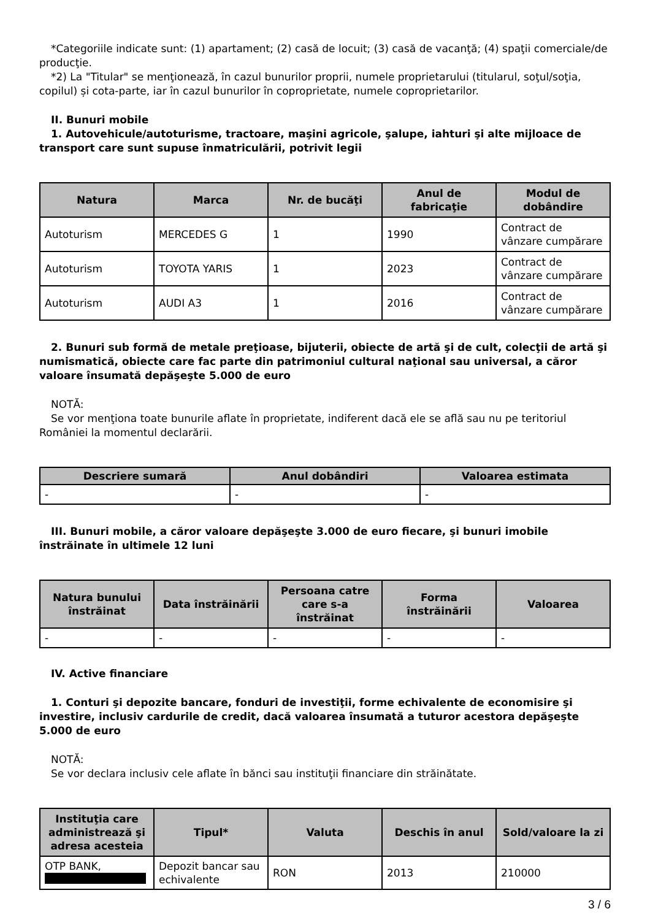*Categoriile indicate sunt: (1) apartament; (2) casă de locuit; (3) casă de vacanţă; (4) spaţii comerciale/de producţie.
*2) La "Titular" se menţionează, în cazul bunurilor proprii, numele proprietarului (titularul, soţul/soţia, copilul) și cota-parte, iar în cazul bunurilor în coproprietate, numele coproprietarilor.
II. Bunuri mobile
1. Autovehicule/autoturisme, tractoare, maşini agricole, şalupe, iahturi şi alte mijloace de transport care sunt supuse înmatriculării, potrivit legii
| Natura | Marca | Nr. de bucăţi | Anul de fabricaţie | Modul de dobândire |
| --- | --- | --- | --- | --- |
| Autoturism | MERCEDES G | 1 | 1990 | Contract de vânzare cumpărare |
| Autoturism | TOYOTA YARIS | 1 | 2023 | Contract de vânzare cumpărare |
| Autoturism | AUDI A3 | 1 | 2016 | Contract de vânzare cumpărare |
2. Bunuri sub formă de metale preţioase, bijuterii, obiecte de artă şi de cult, colecţii de artă şi numismatică, obiecte care fac parte din patrimoniul cultural naţional sau universal, a căror valoare însumată depăşeşte 5.000 de euro
NOTĂ:
Se vor menţiona toate bunurile aflate în proprietate, indiferent dacă ele se află sau nu pe teritoriul României la momentul declarării.
| Descriere sumară | Anul dobândiri | Valoarea estimata |
| --- | --- | --- |
| - | - | - |
III. Bunuri mobile, a căror valoare depăşeşte 3.000 de euro fiecare, şi bunuri imobile înstrăinate în ultimele 12 luni
| Natura bunului înstrăinat | Data înstrăinării | Persoana catre care s-a înstrăinat | Forma înstrăinării | Valoarea |
| --- | --- | --- | --- | --- |
| - | - | - | - | - |
IV. Active financiare
1. Conturi şi depozite bancare, fonduri de investiţii, forme echivalente de economisire şi investire, inclusiv cardurile de credit, dacă valoarea însumată a tuturor acestora depăşeşte 5.000 de euro
NOTĂ:
Se vor declara inclusiv cele aflate în bănci sau instituţii financiare din străinătate.
| Instituţia care administrează şi adresa acesteia | Tipul* | Valuta | Deschis în anul | Sold/valoare la zi |
| --- | --- | --- | --- | --- |
| OTP BANK, | Depozit bancar sau echivalente | RON | 2013 | 210000 |
3 / 6